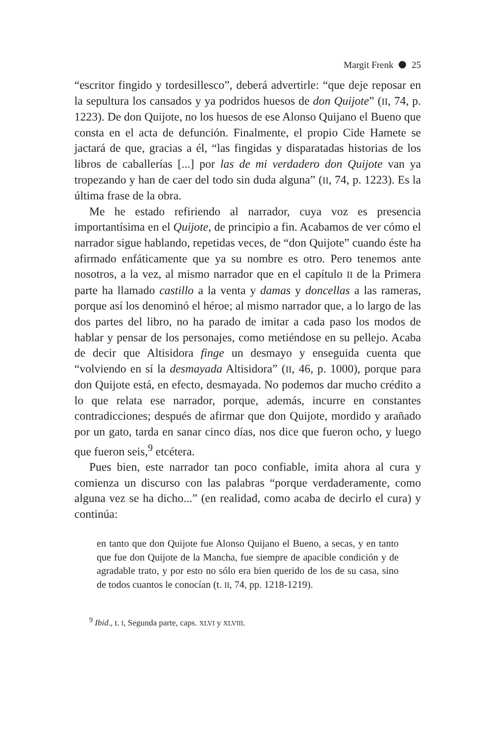Margit Frenk 25
“escritor fingido y tordesillesco”, deberá advertirle: “que deje reposar en la sepultura los cansados y ya podridos huesos de don Quijote” (II, 74, p. 1223). De don Quijote, no los huesos de ese Alonso Quijano el Bueno que consta en el acta de defunción. Finalmente, el propio Cide Hamete se jactará de que, gracias a él, “las fingidas y disparatadas historias de los libros de caballerías [...] por las de mi verdadero don Quijote van ya tropezando y han de caer del todo sin duda alguna” (II, 74, p. 1223). Es la última frase de la obra.
Me he estado refiriendo al narrador, cuya voz es presencia importantísima en el Quijote, de principio a fin. Acabamos de ver cómo el narrador sigue hablando, repetidas veces, de “don Quijote” cuando éste ha afirmado enfáticamente que ya su nombre es otro. Pero tenemos ante nosotros, a la vez, al mismo narrador que en el capítulo II de la Primera parte ha llamado castillo a la venta y damas y doncellas a las rameras, porque así los denominó el héroe; al mismo narrador que, a lo largo de las dos partes del libro, no ha parado de imitar a cada paso los modos de hablar y pensar de los personajes, como metiéndose en su pellejo. Acaba de decir que Altisidora finge un desmayo y enseguida cuenta que “volviendo en sí la desmayada Altisidora” (II, 46, p. 1000), porque para don Quijote está, en efecto, desmayada. No podemos dar mucho crédito a lo que relata ese narrador, porque, además, incurre en constantes contradicciones; después de afirmar que don Quijote, mordido y arañado por un gato, tarda en sanar cinco días, nos dice que fueron ocho, y luego que fueron seis,<sup>9</sup> etcétera.
Pues bien, este narrador tan poco confiable, imita ahora al cura y comienza un discurso con las palabras “porque verdaderamente, como alguna vez se ha dicho...” (en realidad, como acaba de decirlo el cura) y continúa:
en tanto que don Quijote fue Alonso Quijano el Bueno, a secas, y en tanto que fue don Quijote de la Mancha, fue siempre de apacible condición y de agradable trato, y por esto no sólo era bien querido de los de su casa, sino de todos cuantos le conocían (t. II, 74, pp. 1218-1219).
<sup>9</sup> Ibid., t. I, Segunda parte, caps. XLVI y XLVIII.